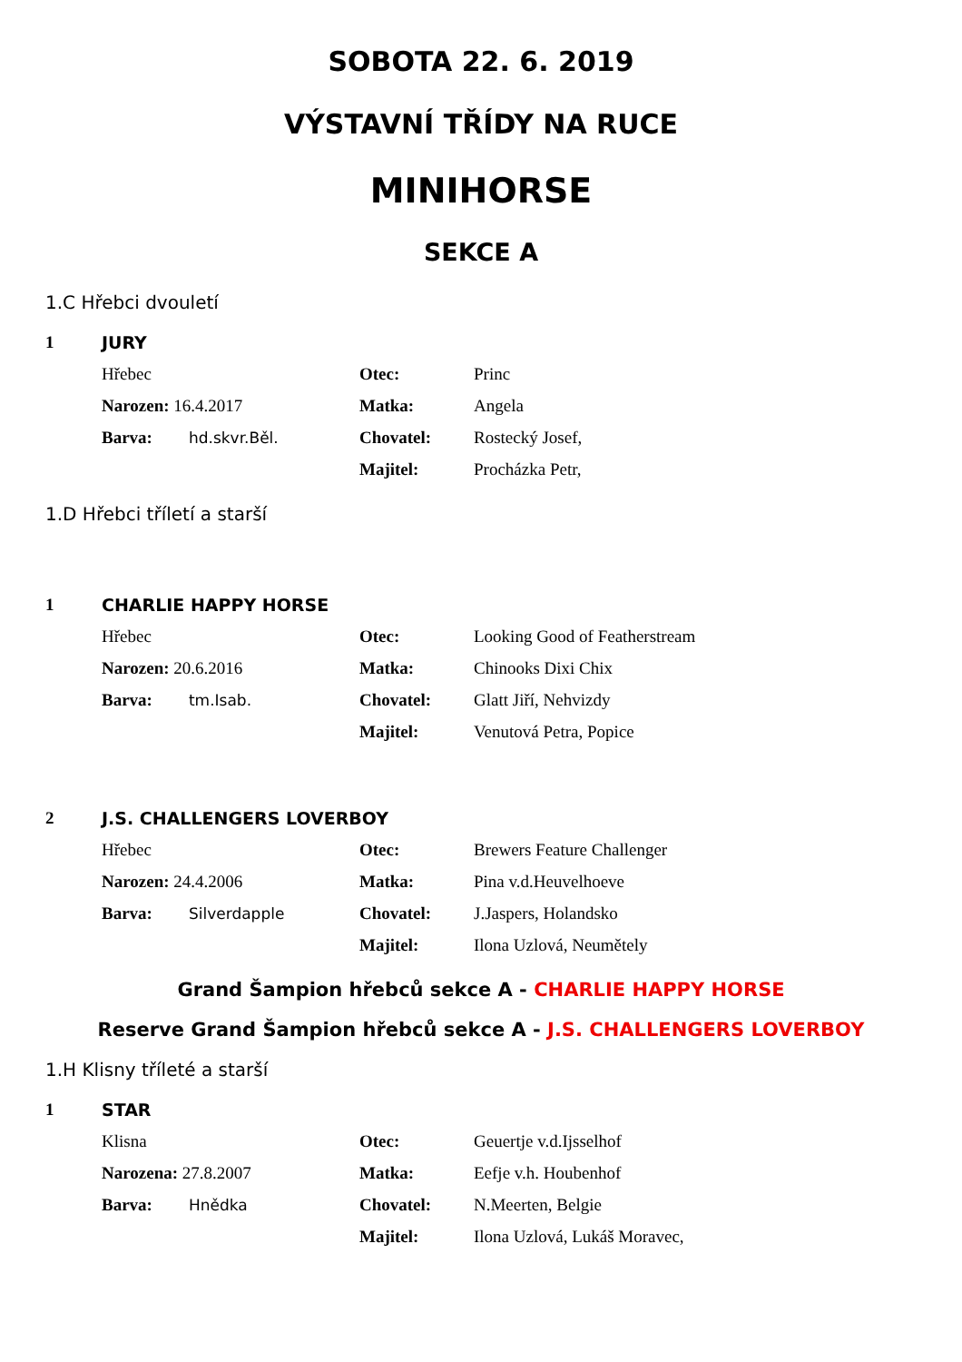SOBOTA 22. 6. 2019
VÝSTAVNÍ TŘÍDY NA RUCE
MINIHORSE
SEKCE A
1.C Hřebci dvouletí
| 1 | JURY | | |
| | Hřebec | Otec: | Princ |
| | Narozen: 16.4.2017 | Matka: | Angela |
| | Barva: hd.skvr.Běl. | Chovatel: | Rostecký Josef, |
| | | Majitel: | Procházka Petr, |
1.D Hřebci tříletí a starší
| 1 | CHARLIE HAPPY HORSE | | |
| | Hřebec | Otec: | Looking Good of Featherstream |
| | Narozen: 20.6.2016 | Matka: | Chinooks Dixi Chix |
| | Barva: tm.Isab. | Chovatel: | Glatt Jiří, Nehvizdy |
| | | Majitel: | Venutová Petra, Popice |
| 2 | J.S. CHALLENGERS LOVERBOY | | |
| | Hřebec | Otec: | Brewers Feature Challenger |
| | Narozen: 24.4.2006 | Matka: | Pina v.d.Heuvelhoeve |
| | Barva: Silverdapple | Chovatel: | J.Jaspers, Holandsko |
| | | Majitel: | Ilona Uzlová, Neumětely |
Grand Šampion hřebců sekce A - CHARLIE HAPPY HORSE
Reserve Grand Šampion hřebců sekce A - J.S. CHALLENGERS LOVERBOY
1.H Klisny tříleté a starší
| 1 | STAR | | |
| | Klisna | Otec: | Geuertje v.d.Ijsselhof |
| | Narozena: 27.8.2007 | Matka: | Eefje v.h. Houbenhof |
| | Barva: Hnědka | Chovatel: | N.Meerten, Belgie |
| | | Majitel: | Ilona Uzlová, Lukáš Moravec, |